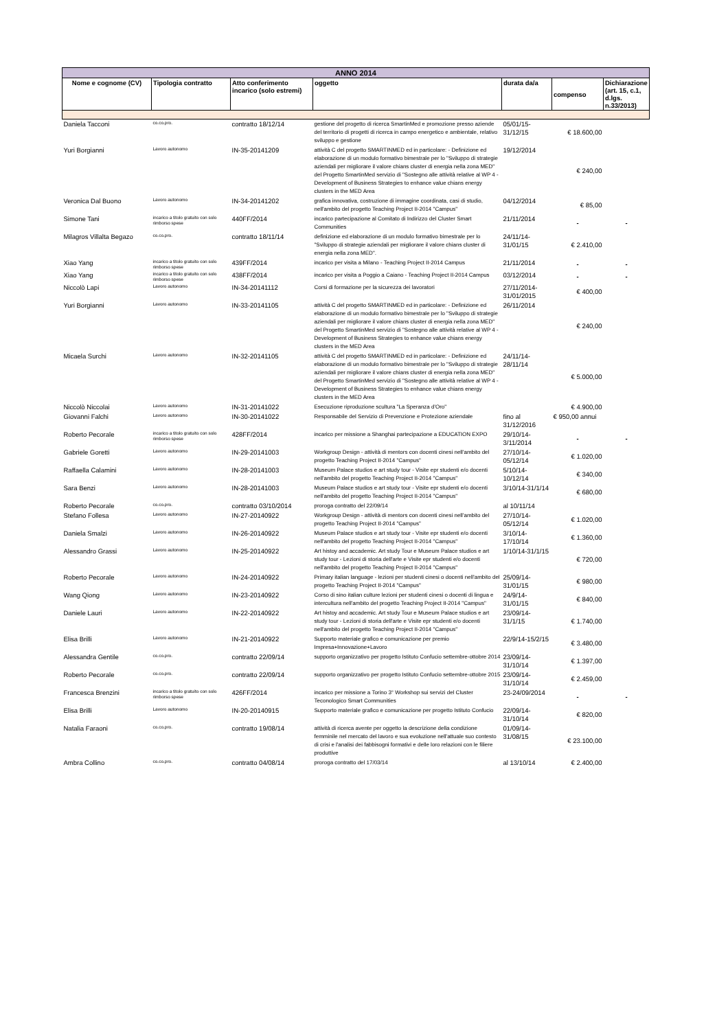| ANNO 2014 | | | | | | |
| --- | --- | --- | --- | --- | --- | --- |
| Nome e cognome (CV) | Tipologia contratto | Atto conferimento incarico (solo estremi) | oggetto | durata da/a | compenso | Dichiarazione (art. 15, c.1, d.lgs. n.33/2013) |
| Daniela Tacconi | co.co.pro. | contratto 18/12/14 | gestione del progetto di ricerca SmartinMed e promozione presso aziende del territorio di progetti di ricerca in campo energetico e ambientale, relativo sviluppo e gestione | 05/01/15-31/12/15 | € 18.600,00 | |
| Yuri Borgianni | Lavoro autonomo | IN-35-20141209 | attività C del progetto SMARTINMED ed in particolare: - Definizione ed elaborazione di un modulo formativo bimestrale per lo "Sviluppo di strategie aziendali per migliorare il valore chians cluster di energia nella zona MED" del Progetto SmartinMed servizio di "Sostegno alle attività relative al WP 4 - Development of Business Strategies to enhance value chians energy clusters in the MED Area | 19/12/2014 | € 240,00 | |
| Veronica Dal Buono | Lavoro autonomo | IN-34-20141202 | grafica innovativa, costruzione di immagine coordinata, casi di studio, nell'ambito del progetto Teaching Project II-2014 "Campus" | 04/12/2014 | € 85,00 | |
| Simone Tani | incarico a titolo gratuito con solo rimborso spese | 440FF/2014 | incarico partecipazione al Comitato di Indirizzo del Cluster Smart Communities | 21/11/2014 | - | - |
| Milagros Villalta Begazo | co.co.pro. | contratto 18/11/14 | definizione ed elaborazione di un modulo formativo bimestrale per lo "Sviluppo di strategie aziendali per migliorare il valore chians cluster di energia nella zona MED". | 24/11/14-31/01/15 | € 2.410,00 | |
| Xiao Yang | incarico a titolo gratuito con solo rimborso spese | 439FF/2014 | incarico per visita a Milano - Teaching Project II-2014 Campus | 21/11/2014 | - | - |
| Xiao Yang | incarico a titolo gratuito con solo rimborso spese | 438FF/2014 | incarico per visita a Poggio a Caiano - Teaching Project II-2014 Campus | 03/12/2014 | - | - |
| Niccolò Lapi | Lavoro autonomo | IN-34-20141112 | Corsi di formazione per la sicurezza dei lavoratori | 27/11/2014-31/01/2015 | € 400,00 | |
| Yuri Borgianni | Lavoro autonomo | IN-33-20141105 | attività C del progetto SMARTINMED ed in particolare: - Definizione ed elaborazione di un modulo formativo bimestrale per lo "Sviluppo di strategie aziendali per migliorare il valore chians cluster di energia nella zona MED" del Progetto SmartinMed servizio di "Sostegno alle attività relative al WP 4 - Development of Business Strategies to enhance value chians energy clusters in the MED Area | 26/11/2014 | € 240,00 | |
| Micaela Surchi | Lavoro autonomo | IN-32-20141105 | attività C del progetto SMARTINMED ed in particolare: - Definizione ed elaborazione di un modulo formativo bimestrale per lo "Sviluppo di strategie aziendali per migliorare il valore chians cluster di energia nella zona MED" del Progetto SmartinMed servizio di "Sostegno alle attività relative al WP 4 - Development of Business Strategies to enhance value chians energy clusters in the MED Area | 24/11/14-28/11/14 | € 5.000,00 | |
| Niccolò Niccolai | Lavoro autonomo | IN-31-20141022 | Esecuzione riproduzione scultura "La Speranza d'Oro" | | € 4.900,00 | |
| Giovanni Falchi | Lavoro autonomo | IN-30-20141022 | Responsabile del Servizio di Prevenzione e Protezione aziendale | fino al 31/12/2016 | € 950,00 annui | |
| Roberto Pecorale | incarico a titolo gratuito con solo rimborso spese | 428FF/2014 | incarico per missione a Shanghai partecipazione a EDUCATION EXPO | 29/10/14-3/11/2014 | - | - |
| Gabriele Goretti | Lavoro autonomo | IN-29-20141003 | Workgroup Design - attività di mentors con docenti cinesi nell'ambito del progetto Teaching Project II-2014 "Campus" | 27/10/14-05/12/14 | € 1.020,00 | |
| Raffaella Calamini | Lavoro autonomo | IN-28-20141003 | Museum Palace studios e art study tour - Visite epr studenti e/o docenti nell'ambito del progetto Teaching Project II-2014 "Campus" | 5/10/14-10/12/14 | € 340,00 | |
| Sara Benzi | Lavoro autonomo | IN-28-20141003 | Museum Palace studios e art study tour - Visite epr studenti e/o docenti nell'ambito del progetto Teaching Project II-2014 "Campus" | 3/10/14-31/1/14 | € 680,00 | |
| Roberto Pecorale | co.co.pro. | contratto 03/10/2014 | proroga contratto del 22/09/14 | al 10/11/14 | | |
| Stefano Follesa | Lavoro autonomo | IN-27-20140922 | Workgroup Design - attività di mentors con docenti cinesi nell'ambito del progetto Teaching Project II-2014 "Campus" | 27/10/14-05/12/14 | € 1.020,00 | |
| Daniela Smalzi | Lavoro autonomo | IN-26-20140922 | Museum Palace studios e art study tour - Visite epr studenti e/o docenti nell'ambito del progetto Teaching Project II-2014 "Campus" | 3/10/14-17/10/14 | € 1.360,00 | |
| Alessandro Grassi | Lavoro autonomo | IN-25-20140922 | Art histoy and accademic. Art study Tour e Museum Palace studios e art study tour - Lezioni di storia dell'arte e Visite epr studenti e/o docenti nell'ambito del progetto Teaching Project II-2014 "Campus" | 1/10/14-31/1/15 | € 720,00 | |
| Roberto Pecorale | Lavoro autonomo | IN-24-20140922 | Primary italian language - lezioni per studenti cinesi o docenti nell'ambito del progetto Teaching Project II-2014 "Campus" | 25/09/14-31/01/15 | € 980,00 | |
| Wang Qiong | Lavoro autonomo | IN-23-20140922 | Corso di sino italian culture lezioni per studenti cinesi o docenti di lingua e intercultura nell'ambito del progetto Teaching Project II-2014 "Campus" | 24/9/14-31/01/15 | € 840,00 | |
| Daniele Lauri | Lavoro autonomo | IN-22-20140922 | Art histoy and accademic. Art study Tour e Museum Palace studios e art study tour - Lezioni di storia dell'arte e Visite epr studenti e/o docenti nell'ambito del progetto Teaching Project II-2014 "Campus" | 23/09/14-31/1/15 | € 1.740,00 | |
| Elisa Brilli | Lavoro autonomo | IN-21-20140922 | Supporto materiale grafico e comunicazione per premio Impresa+Innovazione+Lavoro | 22/9/14-15/2/15 | € 3.480,00 | |
| Alessandra Gentile | co.co.pro. | contratto 22/09/14 | supporto organizzativo per progetto Istituto Confucio settembre-ottobre 2014 | 23/09/14-31/10/14 | € 1.397,00 | |
| Roberto Pecorale | co.co.pro. | contratto 22/09/14 | supporto organizzativo per progetto Istituto Confucio settembre-ottobre 2015 | 23/09/14-31/10/14 | € 2.459,00 | |
| Francesca Brenzini | incarico a titolo gratuito con solo rimborso spese | 426FF/2014 | incarico per missione a Torino 3° Workshop sui servizi del Cluster Teconologico Smart Communities | 23-24/09/2014 | - | - |
| Elisa Brilli | Lavoro autonomo | IN-20-20140915 | Supporto materiale grafico e comunicazione per progetto Istituto Confucio | 22/09/14-31/10/14 | € 820,00 | |
| Natalia Faraoni | co.co.pro. | contratto 19/08/14 | attività di ricerca avente per oggetto la descrizione della condizione femminile nel mercato del lavoro e sua evoluzione nell'attuale suo contesto di crisi e l'analisi dei fabbisogni formativi e delle loro relazioni con le filiere produttive | 01/09/14-31/08/15 | € 23.100,00 | |
| Ambra Collino | co.co.pro. | contratto 04/08/14 | proroga contratto del 17/03/14 | al 13/10/14 | € 2.400,00 | |